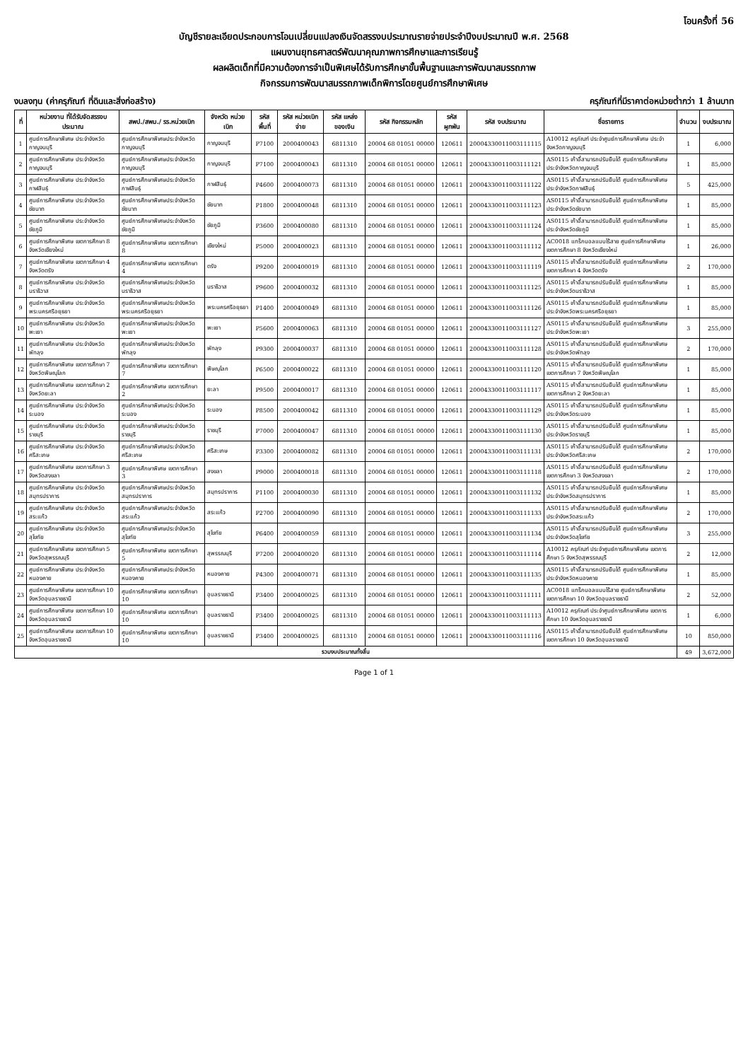โอนครั้งที่ 56
บัญชีรายละเอียดประกอบการโอนเปลี่ยนแปลงเงินจัดสรรงบประมาณรายจ่ายประจำปีงบประมาณปี พ.ศ. 2568
แผนงานยุทธศาสตร์พัฒนาคุณภาพการศึกษาและการเรียนรู้
ผลผลิตเด็กที่มีความต้องการจำเป็นพิเศษได้รับการศึกษาขั้นพื้นฐานและการพัฒนาสมรรถภาพ
กิจกรรมการพัฒนาสมรรถภาพเด็กพิการโดยศูนย์การศึกษาพิเศษ
งบลงทุน (ค่าครุภัณฑ์ ที่ดินและสิ่งก่อสร้าง) ครุภัณฑ์ที่มีราคาต่อหน่วยต่ำกว่า 1 ล้านบาท
| ที่ | หน่วยงาน ที่ได้รับจัดสรรงบประมาณ | สพป./สพม./ รร.หน่วยเบิก | จังหวัด หน่วยเบิก | รหัส พื้นที่ | รหัส หน่วยเบิกจ่าย | รหัส แหล่งของเงิน | รหัส กิจกรรมหลัก | รหัส ผูกพัน | รหัส งบประมาณ | ชื่อรายการ | จำนวน | งบประมาณ |
| --- | --- | --- | --- | --- | --- | --- | --- | --- | --- | --- | --- | --- |
| 1 | ศูนย์การศึกษาพิเศษ ประจำจังหวัดกาญจนบุรี | ศูนย์การศึกษาพิเศษประจำจังหวัดกาญจนบุรี | กาญจนบุรี | P7100 | 2000400043 | 6811310 | 20004 68 01051 00000 | 120611 | 20004330011003111115 | A10012 ครุภัณฑ์ ประจำศูนย์การศึกษาพิเศษ ประจำจังหวัดกาญจนบุรี | 1 | 6,000 |
| 2 | ศูนย์การศึกษาพิเศษ ประจำจังหวัดกาญจนบุรี | ศูนย์การศึกษาพิเศษประจำจังหวัดกาญจนบุรี | กาญจนบุรี | P7100 | 2000400043 | 6811310 | 20004 68 01051 00000 | 120611 | 20004330011003111121 | AS0115 เก้าอี้สามารถปรับยืนได้ ศูนย์การศึกษาพิเศษ ประจำจังหวัดกาญจนบุรี | 1 | 85,000 |
| 3 | ศูนย์การศึกษาพิเศษ ประจำจังหวัดกาฬสินธุ์ | ศูนย์การศึกษาพิเศษประจำจังหวัดกาฬสินธุ์ | กาฬสินธุ์ | P4600 | 2000400073 | 6811310 | 20004 68 01051 00000 | 120611 | 20004330011003111122 | AS0115 เก้าอี้สามารถปรับยืนได้ ศูนย์การศึกษาพิเศษ ประจำจังหวัดกาฬสินธุ์ | 5 | 425,000 |
| 4 | ศูนย์การศึกษาพิเศษ ประจำจังหวัดชัยนาท | ศูนย์การศึกษาพิเศษประจำจังหวัดชัยนาท | ชัยนาท | P1800 | 2000400048 | 6811310 | 20004 68 01051 00000 | 120611 | 20004330011003111123 | AS0115 เก้าอี้สามารถปรับยืนได้ ศูนย์การศึกษาพิเศษ ประจำจังหวัดชัยนาท | 1 | 85,000 |
| 5 | ศูนย์การศึกษาพิเศษ ประจำจังหวัดชัยภูมิ | ศูนย์การศึกษาพิเศษประจำจังหวัดชัยภูมิ | ชัยภูมิ | P3600 | 2000400080 | 6811310 | 20004 68 01051 00000 | 120611 | 20004330011003111124 | AS0115 เก้าอี้สามารถปรับยืนได้ ศูนย์การศึกษาพิเศษ ประจำจังหวัดชัยภูมิ | 1 | 85,000 |
| 6 | ศูนย์การศึกษาพิเศษ เขตการศึกษา 8 จังหวัดเชียงใหม่ | ศูนย์การศึกษาพิเศษ เขตการศึกษา 8 | เชียงใหม่ | P5000 | 2000400023 | 6811310 | 20004 68 01051 00000 | 120611 | 20004330011003111112 | AC0018 แทร็กบอลแบบไร้สาย ศูนย์การศึกษาพิเศษ เขตการศึกษา 8 จังหวัดเชียงใหม่ | 1 | 26,000 |
| 7 | ศูนย์การศึกษาพิเศษ เขตการศึกษา 4 จังหวัดตรัง | ศูนย์การศึกษาพิเศษ เขตการศึกษา 4 | ตรัง | P9200 | 2000400019 | 6811310 | 20004 68 01051 00000 | 120611 | 20004330011003111119 | AS0115 เก้าอี้สามารถปรับยืนได้ ศูนย์การศึกษาพิเศษ เขตการศึกษา 4 จังหวัดตรัง | 2 | 170,000 |
| 8 | ศูนย์การศึกษาพิเศษ ประจำจังหวัดนราธิวาส | ศูนย์การศึกษาพิเศษประจำจังหวัดนราธิวาส | นราธิวาส | P9600 | 2000400032 | 6811310 | 20004 68 01051 00000 | 120611 | 20004330011003111125 | AS0115 เก้าอี้สามารถปรับยืนได้ ศูนย์การศึกษาพิเศษ ประจำจังหวัดนราธิวาส | 1 | 85,000 |
| 9 | ศูนย์การศึกษาพิเศษ ประจำจังหวัดพระนครศรีอยุธยา | ศูนย์การศึกษาพิเศษประจำจังหวัดพระนครศรีอยุธยา | พระนครศรีอยุธยา | P1400 | 2000400049 | 6811310 | 20004 68 01051 00000 | 120611 | 20004330011003111126 | AS0115 เก้าอี้สามารถปรับยืนได้ ศูนย์การศึกษาพิเศษ ประจำจังหวัดพระนครศรีอยุธยา | 1 | 85,000 |
| 10 | ศูนย์การศึกษาพิเศษ ประจำจังหวัดพะเยา | ศูนย์การศึกษาพิเศษประจำจังหวัดพะเยา | พะเยา | P5600 | 2000400063 | 6811310 | 20004 68 01051 00000 | 120611 | 20004330011003111127 | AS0115 เก้าอี้สามารถปรับยืนได้ ศูนย์การศึกษาพิเศษ ประจำจังหวัดพะเยา | 3 | 255,000 |
| 11 | ศูนย์การศึกษาพิเศษ ประจำจังหวัดพัทลุง | ศูนย์การศึกษาพิเศษประจำจังหวัดพัทลุง | พัทลุง | P9300 | 2000400037 | 6811310 | 20004 68 01051 00000 | 120611 | 20004330011003111128 | AS0115 เก้าอี้สามารถปรับยืนได้ ศูนย์การศึกษาพิเศษ ประจำจังหวัดพัทลุง | 2 | 170,000 |
| 12 | ศูนย์การศึกษาพิเศษ เขตการศึกษา 7 จังหวัดพิษณุโลก | ศูนย์การศึกษาพิเศษ เขตการศึกษา 7 | พิษณุโลก | P6500 | 2000400022 | 6811310 | 20004 68 01051 00000 | 120611 | 20004330011003111120 | AS0115 เก้าอี้สามารถปรับยืนได้ ศูนย์การศึกษาพิเศษ เขตการศึกษา 7 จังหวัดพิษณุโลก | 1 | 85,000 |
| 13 | ศูนย์การศึกษาพิเศษ เขตการศึกษา 2 จังหวัดยะลา | ศูนย์การศึกษาพิเศษ เขตการศึกษา 2 | ยะลา | P9500 | 2000400017 | 6811310 | 20004 68 01051 00000 | 120611 | 20004330011003111117 | AS0115 เก้าอี้สามารถปรับยืนได้ ศูนย์การศึกษาพิเศษ เขตการศึกษา 2 จังหวัดยะลา | 1 | 85,000 |
| 14 | ศูนย์การศึกษาพิเศษ ประจำจังหวัดระนอง | ศูนย์การศึกษาพิเศษประจำจังหวัดระนอง | ระนอง | P8500 | 2000400042 | 6811310 | 20004 68 01051 00000 | 120611 | 20004330011003111129 | AS0115 เก้าอี้สามารถปรับยืนได้ ศูนย์การศึกษาพิเศษ ประจำจังหวัดระนอง | 1 | 85,000 |
| 15 | ศูนย์การศึกษาพิเศษ ประจำจังหวัดราชบุรี | ศูนย์การศึกษาพิเศษประจำจังหวัดราชบุรี | ราชบุรี | P7000 | 2000400047 | 6811310 | 20004 68 01051 00000 | 120611 | 20004330011003111130 | AS0115 เก้าอี้สามารถปรับยืนได้ ศูนย์การศึกษาพิเศษ ประจำจังหวัดราชบุรี | 1 | 85,000 |
| 16 | ศูนย์การศึกษาพิเศษ ประจำจังหวัดศรีสะเกษ | ศูนย์การศึกษาพิเศษประจำจังหวัดศรีสะเกษ | ศรีสะเกษ | P3300 | 2000400082 | 6811310 | 20004 68 01051 00000 | 120611 | 20004330011003111131 | AS0115 เก้าอี้สามารถปรับยืนได้ ศูนย์การศึกษาพิเศษ ประจำจังหวัดศรีสะเกษ | 2 | 170,000 |
| 17 | ศูนย์การศึกษาพิเศษ เขตการศึกษา 3 จังหวัดสงขลา | ศูนย์การศึกษาพิเศษ เขตการศึกษา 3 | สงขลา | P9000 | 2000400018 | 6811310 | 20004 68 01051 00000 | 120611 | 20004330011003111118 | AS0115 เก้าอี้สามารถปรับยืนได้ ศูนย์การศึกษาพิเศษ เขตการศึกษา 3 จังหวัดสงขลา | 2 | 170,000 |
| 18 | ศูนย์การศึกษาพิเศษ ประจำจังหวัดสมุทรปราการ | ศูนย์การศึกษาพิเศษประจำจังหวัดสมุทรปราการ | สมุทรปราการ | P1100 | 2000400030 | 6811310 | 20004 68 01051 00000 | 120611 | 20004330011003111132 | AS0115 เก้าอี้สามารถปรับยืนได้ ศูนย์การศึกษาพิเศษ ประจำจังหวัดสมุทรปราการ | 1 | 85,000 |
| 19 | ศูนย์การศึกษาพิเศษ ประจำจังหวัดสระแก้ว | ศูนย์การศึกษาพิเศษประจำจังหวัดสระแก้ว | สระแก้ว | P2700 | 2000400090 | 6811310 | 20004 68 01051 00000 | 120611 | 20004330011003111133 | AS0115 เก้าอี้สามารถปรับยืนได้ ศูนย์การศึกษาพิเศษ ประจำจังหวัดสระแก้ว | 2 | 170,000 |
| 20 | ศูนย์การศึกษาพิเศษ ประจำจังหวัดสุโขทัย | ศูนย์การศึกษาพิเศษประจำจังหวัดสุโขทัย | สุโขทัย | P6400 | 2000400059 | 6811310 | 20004 68 01051 00000 | 120611 | 20004330011003111134 | AS0115 เก้าอี้สามารถปรับยืนได้ ศูนย์การศึกษาพิเศษ ประจำจังหวัดสุโขทัย | 3 | 255,000 |
| 21 | ศูนย์การศึกษาพิเศษ เขตการศึกษา 5 จังหวัดสุพรรณบุรี | ศูนย์การศึกษาพิเศษ เขตการศึกษา 5 | สุพรรณบุรี | P7200 | 2000400020 | 6811310 | 20004 68 01051 00000 | 120611 | 20004330011003111114 | A10012 ครุภัณฑ์ ประจำศูนย์การศึกษาพิเศษ เขตการศึกษา 5 จังหวัดสุพรรณบุรี | 2 | 12,000 |
| 22 | ศูนย์การศึกษาพิเศษ ประจำจังหวัดหนองคาย | ศูนย์การศึกษาพิเศษประจำจังหวัดหนองคาย | หนองคาย | P4300 | 2000400071 | 6811310 | 20004 68 01051 00000 | 120611 | 20004330011003111135 | AS0115 เก้าอี้สามารถปรับยืนได้ ศูนย์การศึกษาพิเศษ ประจำจังหวัดหนองคาย | 1 | 85,000 |
| 23 | ศูนย์การศึกษาพิเศษ เขตการศึกษา 10 จังหวัดอุบลราชธานี | ศูนย์การศึกษาพิเศษ เขตการศึกษา 10 | อุบลราชธานี | P3400 | 2000400025 | 6811310 | 20004 68 01051 00000 | 120611 | 20004330011003111111 | AC0018 แทร็กบอลแบบไร้สาย ศูนย์การศึกษาพิเศษ เขตการศึกษา 10 จังหวัดอุบลราชธานี | 2 | 52,000 |
| 24 | ศูนย์การศึกษาพิเศษ เขตการศึกษา 10 จังหวัดอุบลราชธานี | ศูนย์การศึกษาพิเศษ เขตการศึกษา 10 | อุบลราชธานี | P3400 | 2000400025 | 6811310 | 20004 68 01051 00000 | 120611 | 20004330011003111113 | A10012 ครุภัณฑ์ ประจำศูนย์การศึกษาพิเศษ เขตการศึกษา 10 จังหวัดอุบลราชธานี | 1 | 6,000 |
| 25 | ศูนย์การศึกษาพิเศษ เขตการศึกษา 10 จังหวัดอุบลราชธานี | ศูนย์การศึกษาพิเศษ เขตการศึกษา 10 | อุบลราชธานี | P3400 | 2000400025 | 6811310 | 20004 68 01051 00000 | 120611 | 20004330011003111116 | AS0115 เก้าอี้สามารถปรับยืนได้ ศูนย์การศึกษาพิเศษ เขตการศึกษา 10 จังหวัดอุบลราชธานี | 10 | 850,000 |
| รวมงบประมาณทั้งสิ้น | | | | | | | | | | | 49 | 3,672,000 |
Page 1 of 1